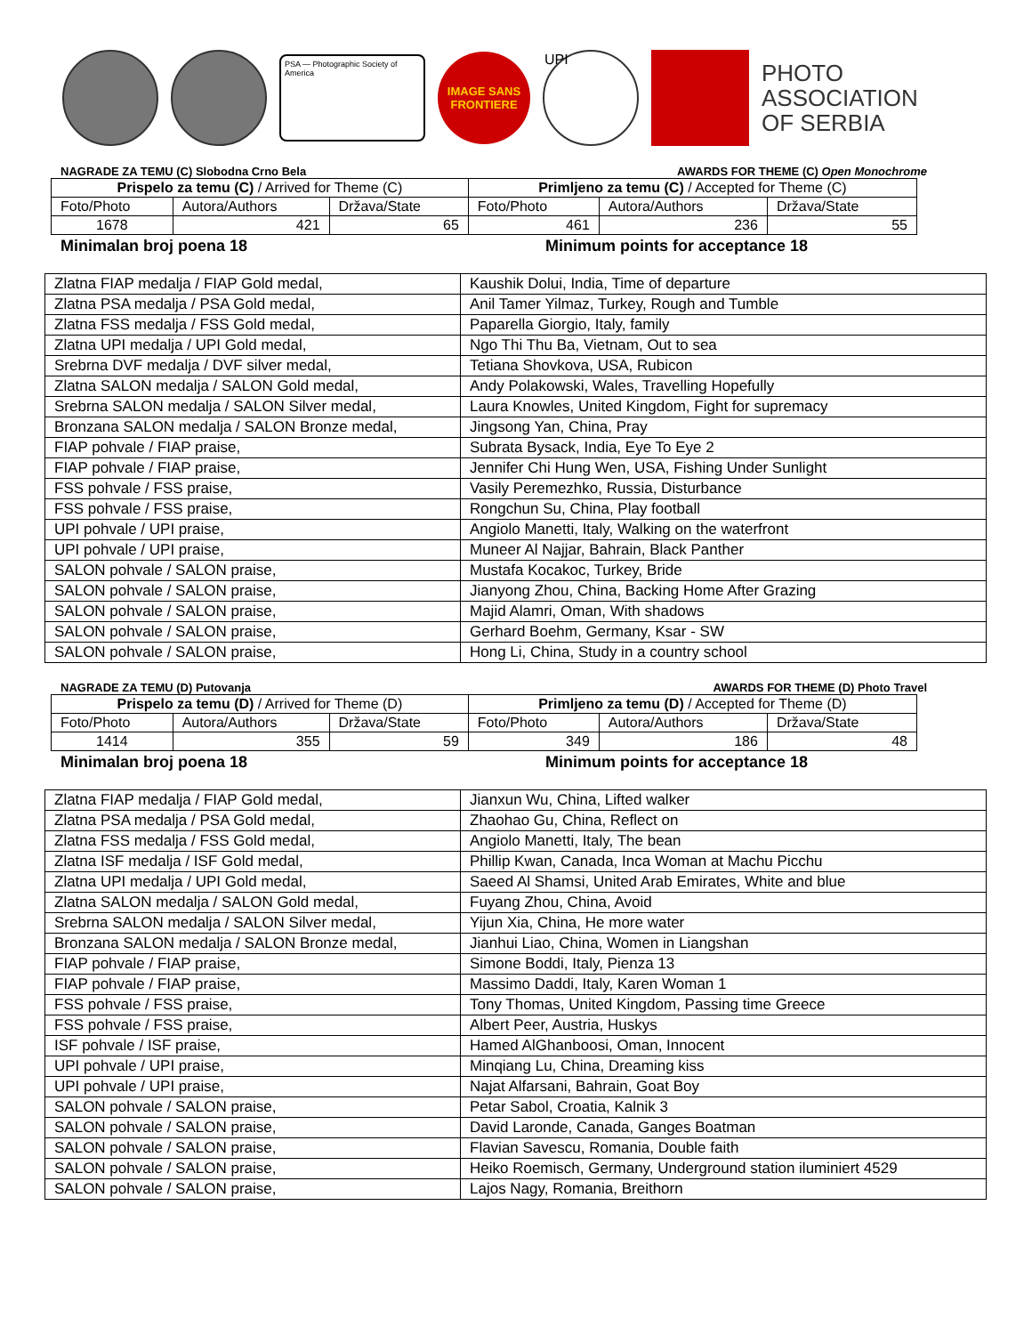PSA — Photographic Society of America
IMAGE SANS FRONTIERE
UPI
PHOTO
ASSOCIATION
OF SERBIA
NAGRADE ZA TEMU (C) Slobodna Crno Bela AWARDS FOR THEME (C) Open Monochrome
| Prispelo za temu (C) / Arrived for Theme (C) | | | Primljeno za temu (C) / Accepted for Theme (C) | | |
| Foto/Photo | Autora/Authors | Država/State | Foto/Photo | Autora/Authors | Država/State |
| 1678 | 421 | 65 | 461 | 236 | 55 |
Minimalan broj poena 18 Minimum points for acceptance 18
| Zlatna FIAP medalja / FIAP Gold medal, | Kaushik Dolui, India, Time of departure |
| Zlatna PSA medalja / PSA Gold medal, | Anil Tamer Yilmaz, Turkey, Rough and Tumble |
| Zlatna FSS medalja / FSS Gold medal, | Paparella Giorgio, Italy, family |
| Zlatna UPI medalja / UPI Gold medal, | Ngo Thi Thu Ba, Vietnam, Out to sea |
| Srebrna DVF medalja / DVF silver medal, | Tetiana Shovkova, USA, Rubicon |
| Zlatna SALON medalja / SALON Gold medal, | Andy Polakowski, Wales, Travelling Hopefully |
| Srebrna SALON medalja / SALON Silver medal, | Laura Knowles, United Kingdom, Fight for supremacy |
| Bronzana SALON medalja / SALON Bronze medal, | Jingsong Yan, China, Pray |
| FIAP pohvale / FIAP praise, | Subrata Bysack, India, Eye To Eye 2 |
| FIAP pohvale / FIAP praise, | Jennifer Chi Hung Wen, USA, Fishing Under Sunlight |
| FSS pohvale / FSS praise, | Vasily Peremezhko, Russia, Disturbance |
| FSS pohvale / FSS praise, | Rongchun Su, China, Play football |
| UPI pohvale / UPI praise, | Angiolo Manetti, Italy, Walking on the waterfront |
| UPI pohvale / UPI praise, | Muneer Al Najjar, Bahrain, Black Panther |
| SALON pohvale / SALON praise, | Mustafa Kocakoc, Turkey, Bride |
| SALON pohvale / SALON praise, | Jianyong Zhou, China, Backing Home After Grazing |
| SALON pohvale / SALON praise, | Majid Alamri, Oman, With shadows |
| SALON pohvale / SALON praise, | Gerhard Boehm, Germany, Ksar - SW |
| SALON pohvale / SALON praise, | Hong Li, China, Study in a country school |
NAGRADE ZA TEMU (D) Putovanja AWARDS FOR THEME (D) Photo Travel
| Prispelo za temu (D) / Arrived for Theme (D) | | | Primljeno za temu (D) / Accepted for Theme (D) | | |
| Foto/Photo | Autora/Authors | Država/State | Foto/Photo | Autora/Authors | Država/State |
| 1414 | 355 | 59 | 349 | 186 | 48 |
Minimalan broj poena 18 Minimum points for acceptance 18
| Zlatna FIAP medalja / FIAP Gold medal, | Jianxun Wu, China, Lifted walker |
| Zlatna PSA medalja / PSA Gold medal, | Zhaohao Gu, China, Reflect on |
| Zlatna FSS medalja / FSS Gold medal, | Angiolo Manetti, Italy, The bean |
| Zlatna ISF medalja / ISF Gold medal, | Phillip Kwan, Canada, Inca Woman at Machu Picchu |
| Zlatna UPI medalja / UPI Gold medal, | Saeed Al Shamsi, United Arab Emirates, White and blue |
| Zlatna SALON medalja / SALON Gold medal, | Fuyang Zhou, China, Avoid |
| Srebrna SALON medalja / SALON Silver medal, | Yijun Xia, China, He more water |
| Bronzana SALON medalja / SALON Bronze medal, | Jianhui Liao, China, Women in Liangshan |
| FIAP pohvale / FIAP praise, | Simone Boddi, Italy, Pienza 13 |
| FIAP pohvale / FIAP praise, | Massimo Daddi, Italy, Karen Woman 1 |
| FSS pohvale / FSS praise, | Tony Thomas, United Kingdom, Passing time Greece |
| FSS pohvale / FSS praise, | Albert Peer, Austria, Huskys |
| ISF pohvale / ISF praise, | Hamed AlGhanboosi, Oman, Innocent |
| UPI pohvale / UPI praise, | Minqiang Lu, China, Dreaming kiss |
| UPI pohvale / UPI praise, | Najat Alfarsani, Bahrain, Goat Boy |
| SALON pohvale / SALON praise, | Petar Sabol, Croatia, Kalnik 3 |
| SALON pohvale / SALON praise, | David Laronde, Canada, Ganges Boatman |
| SALON pohvale / SALON praise, | Flavian Savescu, Romania, Double faith |
| SALON pohvale / SALON praise, | Heiko Roemisch, Germany, Underground station iluminiert 4529 |
| SALON pohvale / SALON praise, | Lajos Nagy, Romania, Breithorn |